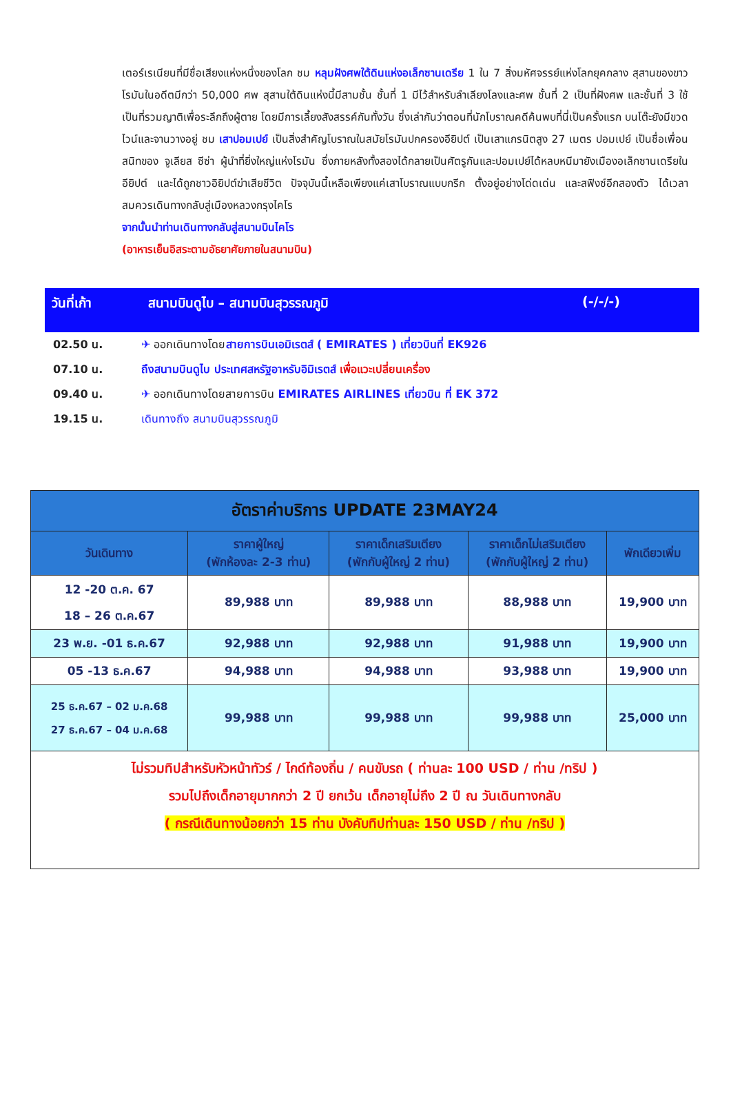เตอร์เรเนียนที่มีชื่อเสียงแห่งหนึ่งของโลก ชม หลุมฝังศพใต้ดินแห่งอเล็กซานเดรีย 1 ใน 7 สิ่งมหัศจรรย์แห่งโลกยุคกลาง สุสานของขาวโรมันในอดีตมีกว่า 50,000 ศพ สุสานใต้ดินแห่งนี้มีสามชั้น ชั้นที่ 1 มีไว้สำหรับลำเลียงโลงและศพ ชั้นที่ 2 เป็นที่ฝังศพ และชั้นที่ 3 ใช้เป็นที่รวมญาติเพื่อระลึกถึงผู้ตาย โดยมีการเลี้ยงสังสรรค์กันทั้งวัน ซึ่งเล่ากันว่าตอนที่นักโบราณคดีค้นพบที่นี่เป็นครั้งแรก บนโต๊ะยังมีขวดไวน์และจานวางอยู่ ชม เสาปอมเปย์ เป็นสิ่งสำคัญโบราณในสมัยโรมันปกครองอียิปต์ เป็นเสาแกรนิตสูง 27 เมตร ปอมเปย์ เป็นชื่อเพื่อนสนิทของ จูเลียส ซีซ่า ผู้นำที่ยิ่งใหญ่แห่งโรมัน ซึ่งภายหลังทั้งสองได้กลายเป็นศัตรูกันและปอมเปย์ได้หลบหนีมายังเมืองอเล็กซานเดรียในอียิปต์ และได้ถูกชาวอิยิปต์ฆ่าเสียชีวิต ปัจจุบันนี้เหลือเพียงแค่เสาโบราณแบบกรีก ตั้งอยู่อย่างโด่ดเด่น และสฟิงซ์อีกสองตัว ได้เวลาสมควรเดินทางกลับสู่เมืองหลวงกรุงไคโร
จากนั้นนำท่านเดินทางกลับสู่สนามบินไคโร
(อาหารเย็นอิสระตามอัธยาศัยภายในสนามบิน)
วันที่เก้า สนามบินดูไบ – สนามบินสุวรรณภูมิ (-/-/-)
02.50 น. ✈ ออกเดินทางโดยสายการบินเอมิเรตส์ ( EMIRATES ) เที่ยวบินที่ EK926
07.10 น. ถึงสนามบินดูไบ ประเทศสหรัฐอาหรับอิมิเรตส์ เพื่อแวะเปลี่ยนเครื่อง
09.40 น. ✈ ออกเดินทางโดยสายการบิน EMIRATES AIRLINES เที่ยวบิน ที่ EK 372
19.15 น. เดินทางถึง สนามบินสุวรรณภูมิ
| อัตราค่าบริการ UPDATE 23MAY24 | | | | |
| --- | --- | --- | --- | --- |
| วันเดินทาง | ราคาผู้ใหญ่ (พักห้องละ 2-3 ท่าน) | ราคาเด็กเสริมเตียง (พักกับผู้ใหญ่ 2 ท่าน) | ราคาเด็กไม่เสริมเตียง (พักกับผู้ใหญ่ 2 ท่าน) | พักเดียวเพิ่ม |
| 12 -20 ต.ค. 67 18 – 26 ต.ค.67 | 89,988 บาท | 89,988 บาท | 88,988 บาท | 19,900 บาท |
| 23 พ.ย. -01 ธ.ค.67 | 92,988 บาท | 92,988 บาท | 91,988 บาท | 19,900 บาท |
| 05 -13 ธ.ค.67 | 94,988 บาท | 94,988 บาท | 93,988 บาท | 19,900 บาท |
| 25 ธ.ค.67 – 02 ม.ค.68 27 ธ.ค.67 – 04 ม.ค.68 | 99,988 บาท | 99,988 บาท | 99,988 บาท | 25,000 บาท |
| ไม่รวมทิปสำหรับหัวหน้าทัวร์ / ไกด์ท้องถิ่น / คนขับรถ ( ท่านละ 100 USD / ท่าน /ทริป ) รวมไปถึงเด็กอายุมากกว่า 2 ปี ยกเว้น เด็กอายุไม่ถึง 2 ปี ณ วันเดินทางกลับ ( กรณีเดินทางน้อยกว่า 15 ท่าน บังคับทิปท่านละ 150 USD / ท่าน /ทริป ) | | | | |